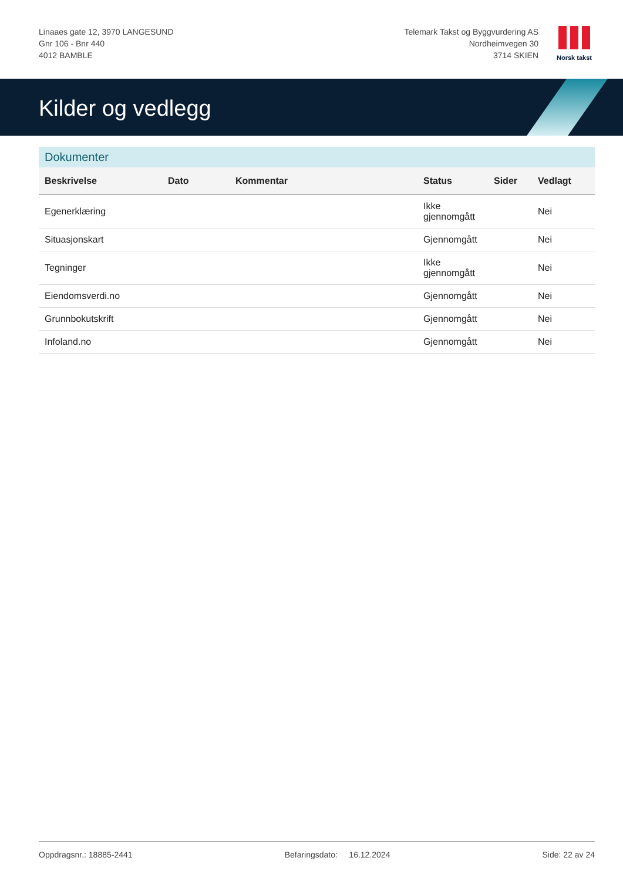Linaaes gate 12, 3970 LANGESUND
Gnr 106 - Bnr 440
4012 BAMBLE
Telemark Takst og Byggvurdering AS
Nordheimvegen 30
3714 SKIEN
Norsk takst
Kilder og vedlegg
Dokumenter
| Beskrivelse | Dato | Kommentar | Status | Sider | Vedlagt |
| --- | --- | --- | --- | --- | --- |
| Egenerklæring | | | Ikke gjennomgått | | Nei |
| Situasjonskart | | | Gjennomgått | | Nei |
| Tegninger | | | Ikke gjennomgått | | Nei |
| Eiendomsverdi.no | | | Gjennomgått | | Nei |
| Grunnbokutskrift | | | Gjennomgått | | Nei |
| Infoland.no | | | Gjennomgått | | Nei |
Oppdragsnr.: 18885-2441 Befaringsdato: 16.12.2024 Side: 22 av 24